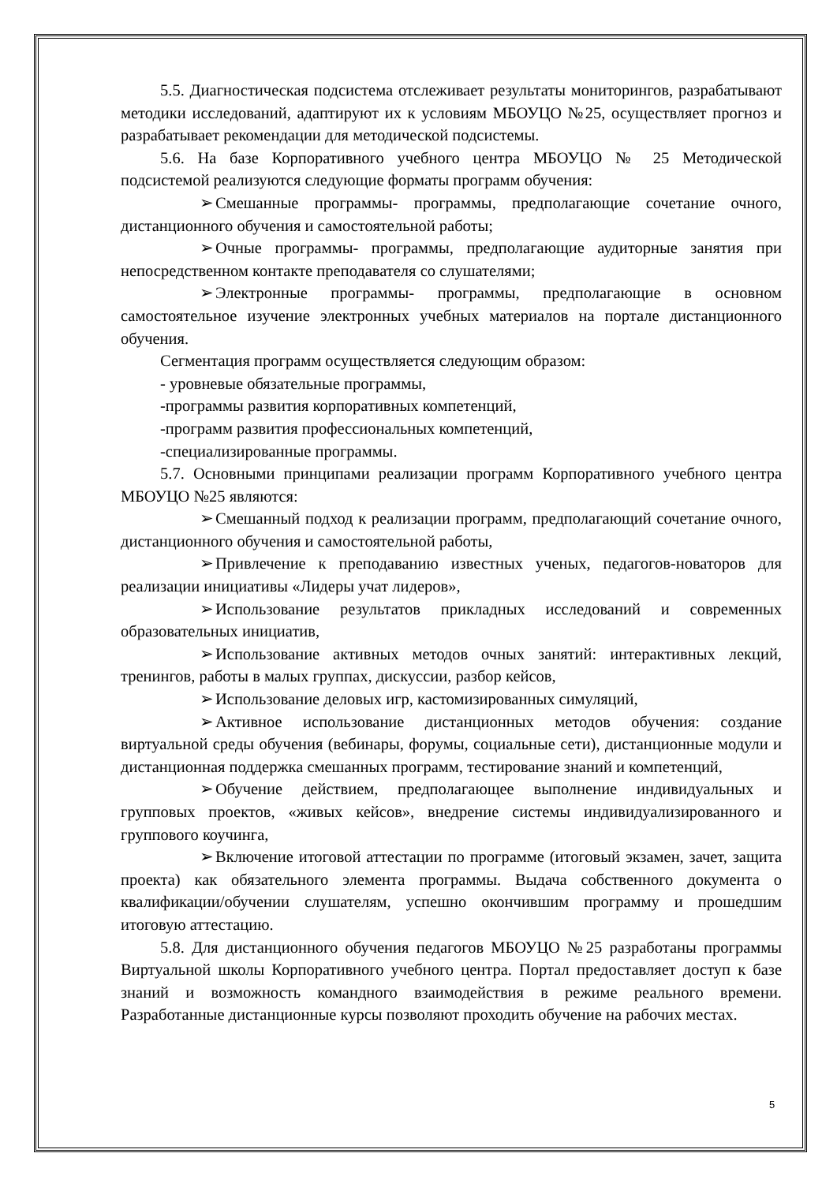5.5. Диагностическая подсистема отслеживает результаты мониторингов, разрабатывают методики исследований, адаптируют их к условиям МБОУЦО №25, осуществляет прогноз и разрабатывает рекомендации для методической подсистемы.
5.6. На базе Корпоративного учебного центра МБОУЦО № 25 Методической подсистемой реализуются следующие форматы программ обучения:
➢ Смешанные программы- программы, предполагающие сочетание очного, дистанционного обучения и самостоятельной работы;
➢ Очные программы- программы, предполагающие аудиторные занятия при непосредственном контакте преподавателя со слушателями;
➢ Электронные программы- программы, предполагающие в основном самостоятельное изучение электронных учебных материалов на портале дистанционного обучения.
Сегментация программ осуществляется следующим образом:
- уровневые обязательные программы,
-программы развития корпоративных компетенций,
-программ развития профессиональных компетенций,
-специализированные программы.
5.7. Основными принципами реализации программ Корпоративного учебного центра МБОУЦО №25 являются:
➢ Смешанный подход к реализации программ, предполагающий сочетание очного, дистанционного обучения и самостоятельной работы,
➢ Привлечение к преподаванию известных ученых, педагогов-новаторов для реализации инициативы «Лидеры учат лидеров»,
➢ Использование результатов прикладных исследований и современных образовательных инициатив,
➢ Использование активных методов очных занятий: интерактивных лекций, тренингов, работы в малых группах, дискуссии, разбор кейсов,
➢ Использование деловых игр, кастомизированных симуляций,
➢ Активное использование дистанционных методов обучения: создание виртуальной среды обучения (вебинары, форумы, социальные сети), дистанционные модули и дистанционная поддержка смешанных программ, тестирование знаний и компетенций,
➢ Обучение действием, предполагающее выполнение индивидуальных и групповых проектов, «живых кейсов», внедрение системы индивидуализированного и группового коучинга,
➢ Включение итоговой аттестации по программе (итоговый экзамен, зачет, защита проекта) как обязательного элемента программы. Выдача собственного документа о квалификации/обучении слушателям, успешно окончившим программу и прошедшим итоговую аттестацию.
5.8. Для дистанционного обучения педагогов МБОУЦО №25 разработаны программы Виртуальной школы Корпоративного учебного центра. Портал предоставляет доступ к базе знаний и возможность командного взаимодействия в режиме реального времени. Разработанные дистанционные курсы позволяют проходить обучение на рабочих местах.
5